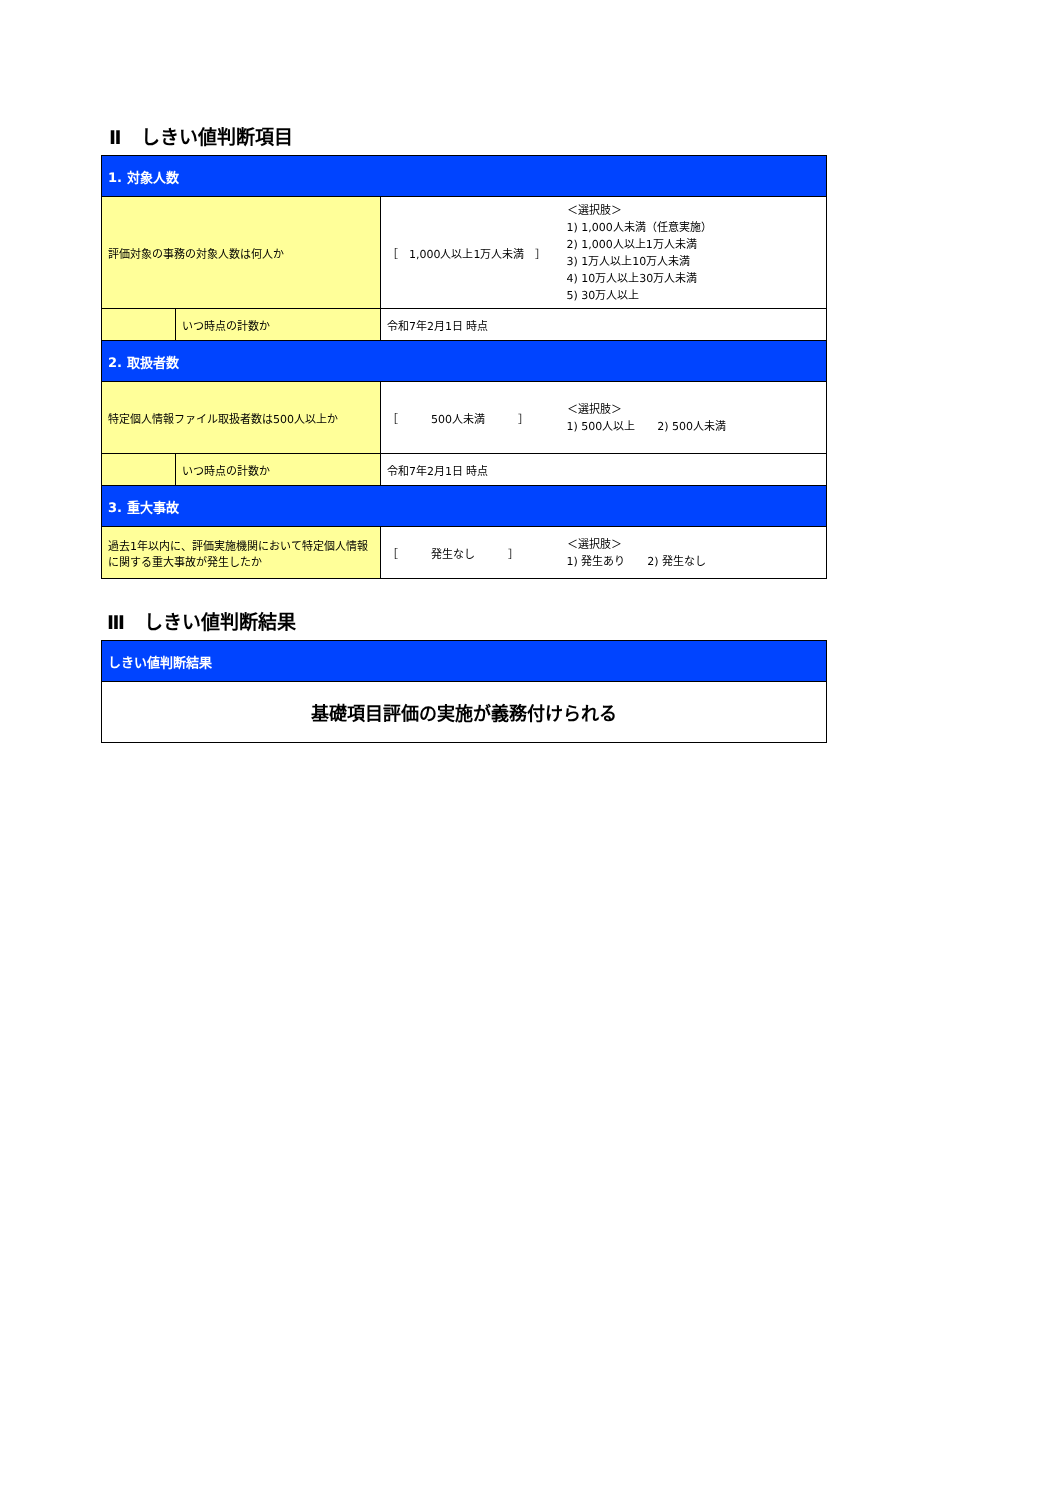Ⅱ　しきい値判断項目
| 1. 対象人数 | | | |
| 評価対象の事務の対象人数は何人か | | ［ 1,000人以上1万人未満 ］ | ＜選択肢＞ 1) 1,000人未満（任意実施） 2) 1,000人以上1万人未満 3) 1万人以上10万人未満 4) 10万人以上30万人未満 5) 30万人以上 |
| | いつ時点の計数か | 令和7年2月1日 時点 | |
| 2. 取扱者数 | | | |
| 特定個人情報ファイル取扱者数は500人以上か | | ［ 500人未満 ］ | ＜選択肢＞ 1) 500人以上 2) 500人未満 |
| | いつ時点の計数か | 令和7年2月1日 時点 | |
| 3. 重大事故 | | | |
| 過去1年以内に、評価実施機関において特定個人情報に関する重大事故が発生したか | | ［ 発生なし ］ | ＜選択肢＞ 1) 発生あり 2) 発生なし |
Ⅲ　しきい値判断結果
| しきい値判断結果 |
| 基礎項目評価の実施が義務付けられる |